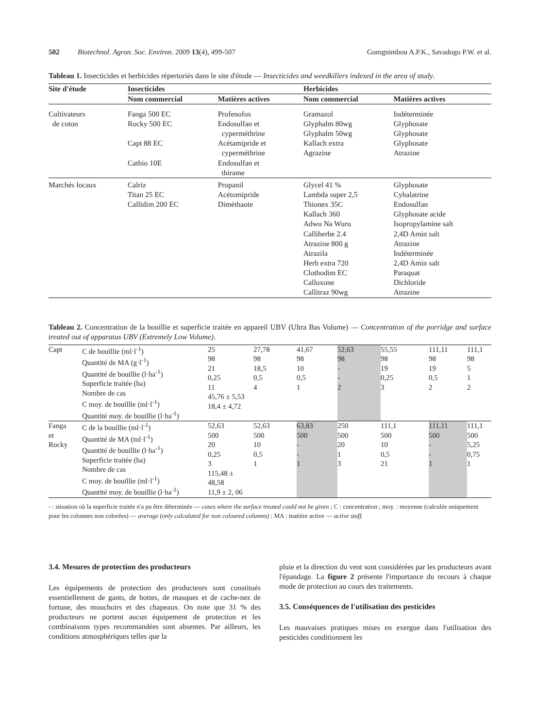502 Biotechnol. Agron. Soc. Environ. 2009 13(4), 499-507 Gomgnimbou A.P.K., Savadogo P.W. et al.
Tableau 1. Insecticides et herbicides répertoriés dans le site d'étude — Insecticides and weedkillers indexed in the area of study.
| Site d'étude | Insecticides | | Herbicides | |
| --- | --- | --- | --- | --- |
| | Nom commercial | Matières actives | Nom commercial | Matières actives |
| Cultivateurs de coton | Fanga 500 EC Rocky 500 EC Capt 88 EC Cathio 10E | Profenofos Endosulfan et cyperméthrine Acétamipride et cyperméthrine Endosulfan et thirame | Gramazol Glyphalm 80wg Glyphalm 50wg Kallach extra Agrazine | Indéterminée Glyphosate Glyphosate Glyphosate Atrazine |
| Marchés locaux | Calriz Titan 25 EC Callidim 200 EC | Propanil Acétomipride Diméthaote | Glycel 41 % Lambda super 2,5 Thionex 35C Kallach 360 Adwu Na Wuru Calliherbe 2.4 Atrazine 800 g Atrazila Herb extra 720 Clothodim EC Calloxone Callitraz 90wg | Glyphosate Cyhalatrine Endosulfan Glyphosate acide Isopropylamine salt 2,4D Amin salt Atrazine Indéterminée 2,4D Amin salt Paraquat Dichloride Atrazine |
Tableau 2. Concentration de la bouillie et superficie traitée en appareil UBV (Ultra Bas Volume) — Concentration of the porridge and surface treated out of apparatus UBV (Extremely Low Volume).
| Capt | C de bouillie (ml·l<sup>-1</sup>) Quantité de MA (g·l<sup>-1</sup>) Quantité de bouillie (l·ha<sup>-1</sup>) Superficie traitée (ha) Nombre de cas C moy. de bouillie (ml·l<sup>-1</sup>) Quantité moy. de bouillie (l·ha<sup>-1</sup>) | 25 98 21 0,25 11 45,76 ± 5,53 18,4 ± 4,72 | 27,78 98 18,5 0,5 4 | 41,67 98 10 0,5 1 | 52,63 98 - - 2 | 55,55 98 19 0,25 3 | 111,11 98 19 0,5 2 | 111,1 98 5 1 2 |
| Fanga et Rocky | C de la bouillie (ml·l<sup>-1</sup>) Quantité de MA (ml·l<sup>-1</sup>) Quantité de bouillie (l·ha<sup>-1</sup>) Superficie traitée (ha) Nombre de cas C moy. de bouillie (ml·l<sup>-1</sup>) Quantité moy. de bouillie (l·ha<sup>-1</sup>) | 52,63 500 20 0,25 3 115,48 ± 48,58 11,9 ± 2, 06 | 52,63 500 10 0,5 1 | 63,83 500 - - 1 | 250 500 20 1 3 | 111,1 500 10 0,5 21 | 111,11 500 - - 1 | 111,1 500 5,25 0,75 1 |
- : situation où la superficie traitée n'a pu être déterminée — cases where the surface treated could not be given ; C : concentration ; moy. : moyenne (calculée uniquement pour les colonnes non colorées) — average (only calculated for non coloured columns) ; MA : matière active — active stuff.
3.4. Mesures de protection des producteurs
Les équipements de protection des producteurs sont constitués essentiellement de gants, de bottes, de masques et de cache-nez de fortune, des mouchoirs et des chapeaux. On note que 31 % des producteurs ne portent aucun équipement de protection et les combinaisons types recommandées sont absentes. Par ailleurs, les conditions atmosphériques telles que la
pluie et la direction du vent sont considérées par les producteurs avant l'épandage. La figure 2 présente l'importance du recours à chaque mode de protection au cours des traitements.
3.5. Conséquences de l'utilisation des pesticides
Les mauvaises pratiques mises en exergue dans l'utilisation des pesticides conditionnent les